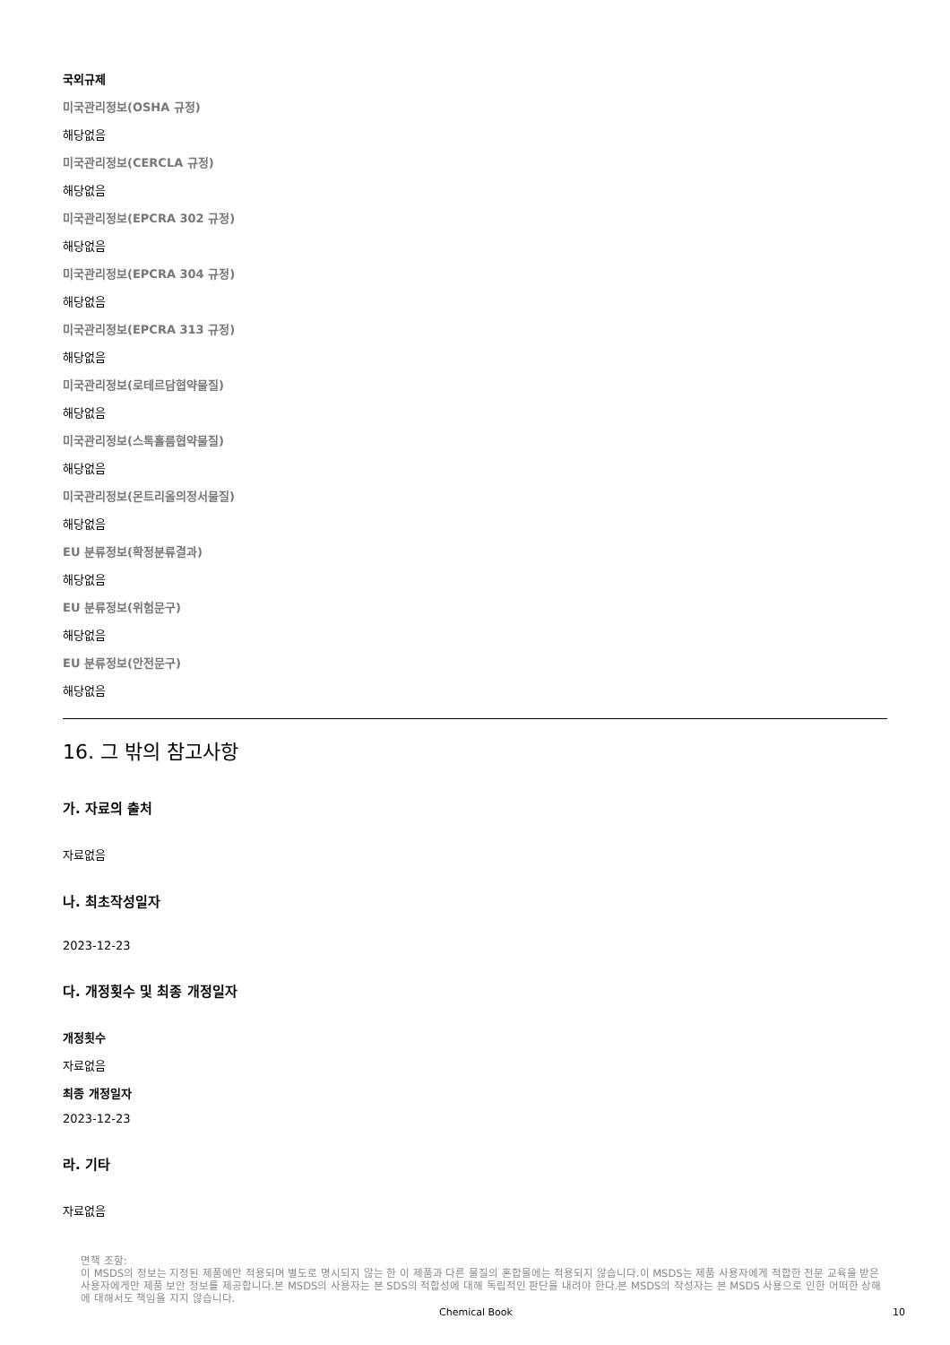국외규제
미국관리정보(OSHA 규정)
해당없음
미국관리정보(CERCLA 규정)
해당없음
미국관리정보(EPCRA 302 규정)
해당없음
미국관리정보(EPCRA 304 규정)
해당없음
미국관리정보(EPCRA 313 규정)
해당없음
미국관리정보(로테르담협약물질)
해당없음
미국관리정보(스톡홀름협약물질)
해당없음
미국관리정보(몬트리올의정서물질)
해당없음
EU 분류정보(확정분류결과)
해당없음
EU 분류정보(위험문구)
해당없음
EU 분류정보(안전문구)
해당없음
16. 그 밖의 참고사항
가. 자료의 출처
자료없음
나. 최초작성일자
2023-12-23
다. 개정횟수 및 최종 개정일자
개정횟수
자료없음
최종 개정일자
2023-12-23
라. 기타
자료없음
면책 조항:
이 MSDS의 정보는 지정된 제품에만 적용되며 별도로 명시되지 않는 한 이 제품과 다른 물질의 혼합물에는 적용되지 않습니다.이 MSDS는 제품 사용자에게 적합한 전문 교육을 받은 사용자에게만 제품 보안 정보를 제공합니다.본 MSDS의 사용자는 본 SDS의 적합성에 대해 독립적인 판단을 내려야 한다.본 MSDS의 작성자는 본 MSDS 사용으로 인한 어떠한 상해에 대해서도 책임을 지지 않습니다.
Chemical Book 10